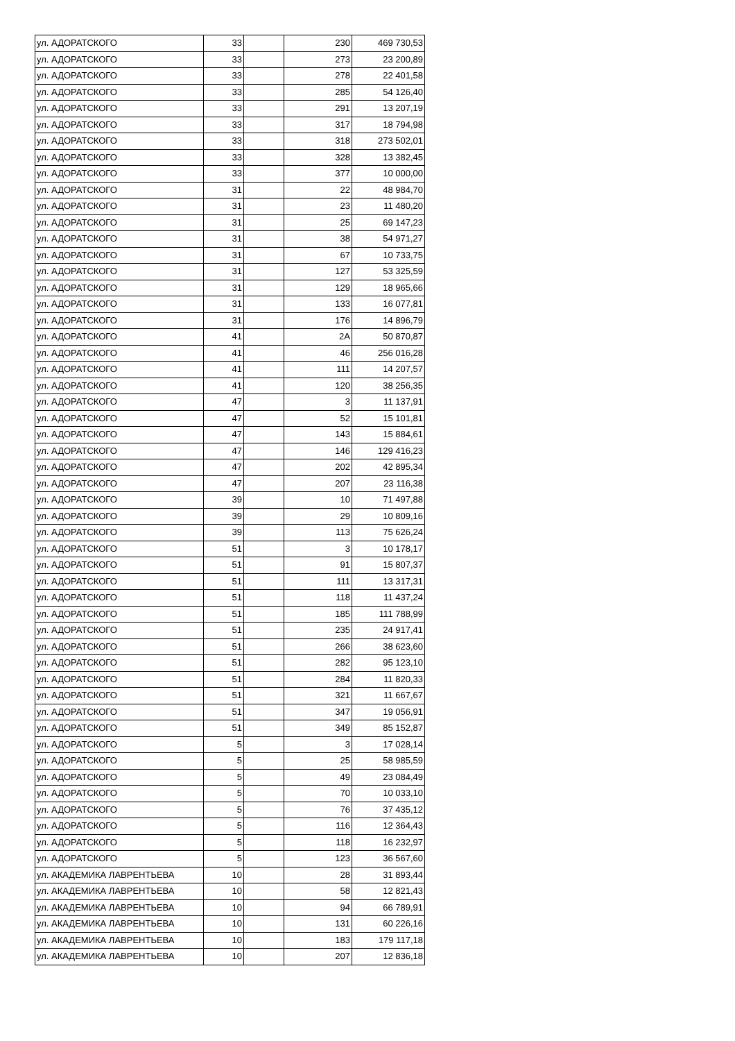| ул. АДОРАТСКОГО | 33 | | 230 | 469 730,53 |
| ул. АДОРАТСКОГО | 33 | | 273 | 23 200,89 |
| ул. АДОРАТСКОГО | 33 | | 278 | 22 401,58 |
| ул. АДОРАТСКОГО | 33 | | 285 | 54 126,40 |
| ул. АДОРАТСКОГО | 33 | | 291 | 13 207,19 |
| ул. АДОРАТСКОГО | 33 | | 317 | 18 794,98 |
| ул. АДОРАТСКОГО | 33 | | 318 | 273 502,01 |
| ул. АДОРАТСКОГО | 33 | | 328 | 13 382,45 |
| ул. АДОРАТСКОГО | 33 | | 377 | 10 000,00 |
| ул. АДОРАТСКОГО | 31 | | 22 | 48 984,70 |
| ул. АДОРАТСКОГО | 31 | | 23 | 11 480,20 |
| ул. АДОРАТСКОГО | 31 | | 25 | 69 147,23 |
| ул. АДОРАТСКОГО | 31 | | 38 | 54 971,27 |
| ул. АДОРАТСКОГО | 31 | | 67 | 10 733,75 |
| ул. АДОРАТСКОГО | 31 | | 127 | 53 325,59 |
| ул. АДОРАТСКОГО | 31 | | 129 | 18 965,66 |
| ул. АДОРАТСКОГО | 31 | | 133 | 16 077,81 |
| ул. АДОРАТСКОГО | 31 | | 176 | 14 896,79 |
| ул. АДОРАТСКОГО | 41 | | 2А | 50 870,87 |
| ул. АДОРАТСКОГО | 41 | | 46 | 256 016,28 |
| ул. АДОРАТСКОГО | 41 | | 111 | 14 207,57 |
| ул. АДОРАТСКОГО | 41 | | 120 | 38 256,35 |
| ул. АДОРАТСКОГО | 47 | | 3 | 11 137,91 |
| ул. АДОРАТСКОГО | 47 | | 52 | 15 101,81 |
| ул. АДОРАТСКОГО | 47 | | 143 | 15 884,61 |
| ул. АДОРАТСКОГО | 47 | | 146 | 129 416,23 |
| ул. АДОРАТСКОГО | 47 | | 202 | 42 895,34 |
| ул. АДОРАТСКОГО | 47 | | 207 | 23 116,38 |
| ул. АДОРАТСКОГО | 39 | | 10 | 71 497,88 |
| ул. АДОРАТСКОГО | 39 | | 29 | 10 809,16 |
| ул. АДОРАТСКОГО | 39 | | 113 | 75 626,24 |
| ул. АДОРАТСКОГО | 51 | | 3 | 10 178,17 |
| ул. АДОРАТСКОГО | 51 | | 91 | 15 807,37 |
| ул. АДОРАТСКОГО | 51 | | 111 | 13 317,31 |
| ул. АДОРАТСКОГО | 51 | | 118 | 11 437,24 |
| ул. АДОРАТСКОГО | 51 | | 185 | 111 788,99 |
| ул. АДОРАТСКОГО | 51 | | 235 | 24 917,41 |
| ул. АДОРАТСКОГО | 51 | | 266 | 38 623,60 |
| ул. АДОРАТСКОГО | 51 | | 282 | 95 123,10 |
| ул. АДОРАТСКОГО | 51 | | 284 | 11 820,33 |
| ул. АДОРАТСКОГО | 51 | | 321 | 11 667,67 |
| ул. АДОРАТСКОГО | 51 | | 347 | 19 056,91 |
| ул. АДОРАТСКОГО | 51 | | 349 | 85 152,87 |
| ул. АДОРАТСКОГО | 5 | | 3 | 17 028,14 |
| ул. АДОРАТСКОГО | 5 | | 25 | 58 985,59 |
| ул. АДОРАТСКОГО | 5 | | 49 | 23 084,49 |
| ул. АДОРАТСКОГО | 5 | | 70 | 10 033,10 |
| ул. АДОРАТСКОГО | 5 | | 76 | 37 435,12 |
| ул. АДОРАТСКОГО | 5 | | 116 | 12 364,43 |
| ул. АДОРАТСКОГО | 5 | | 118 | 16 232,97 |
| ул. АДОРАТСКОГО | 5 | | 123 | 36 567,60 |
| ул. АКАДЕМИКА ЛАВРЕНТЬЕВА | 10 | | 28 | 31 893,44 |
| ул. АКАДЕМИКА ЛАВРЕНТЬЕВА | 10 | | 58 | 12 821,43 |
| ул. АКАДЕМИКА ЛАВРЕНТЬЕВА | 10 | | 94 | 66 789,91 |
| ул. АКАДЕМИКА ЛАВРЕНТЬЕВА | 10 | | 131 | 60 226,16 |
| ул. АКАДЕМИКА ЛАВРЕНТЬЕВА | 10 | | 183 | 179 117,18 |
| ул. АКАДЕМИКА ЛАВРЕНТЬЕВА | 10 | | 207 | 12 836,18 |